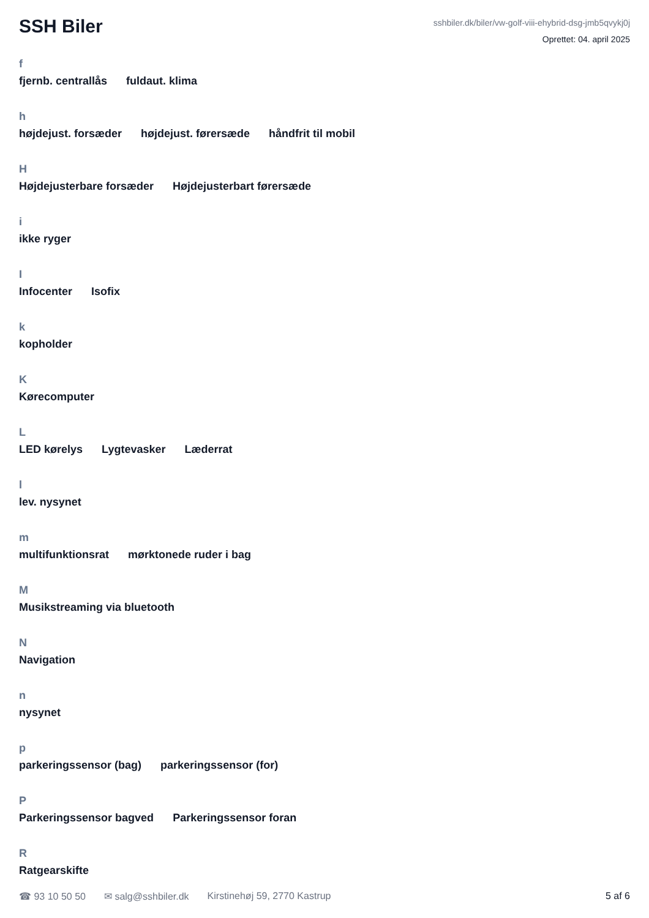SSH Biler
sshbiler.dk/biler/vw-golf-viii-ehybrid-dsg-jmb5qvykj0j
Oprettet: 04. april 2025
f
fjernb. centrallås fuldaut. klima
h
højdejust. forsæder højdejust. førersæde håndfrit til mobil
H
Højdejusterbare forsæder Højdejusterbart førersæde
i
ikke ryger
I
Infocenter Isofix
k
kopholder
K
Kørecomputer
L
LED kørelys Lygtevasker Læderrat
l
lev. nysynet
m
multifunktionsrat mørktonede ruder i bag
M
Musikstreaming via bluetooth
N
Navigation
n
nysynet
p
parkeringssensor (bag) parkeringssensor (for)
P
Parkeringssensor bagved Parkeringssensor foran
R
Ratgearskifte
☎ 93 10 50 50 ✉ salg@sshbiler.dk Kirstinehøj 59, 2770 Kastrup 5 af 6